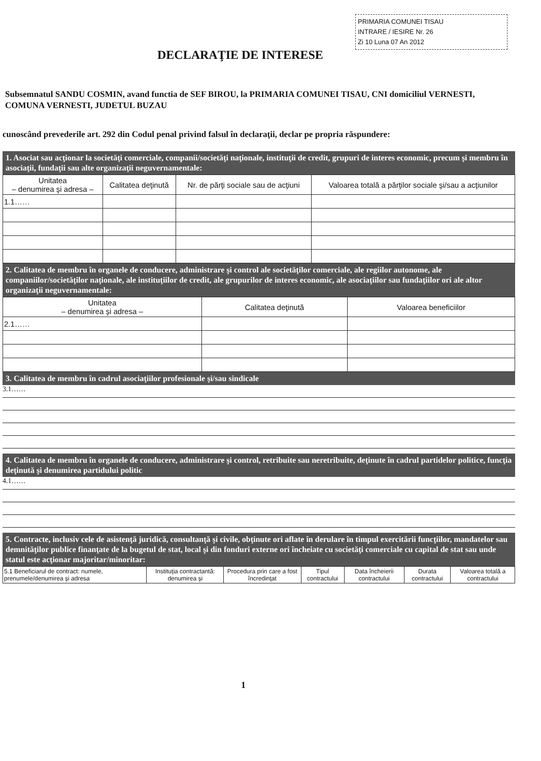PRIMARIA COMUNEI TISAU
INTRARE / IESIRE Nr. 26
Zi 10 Luna 07 An 2012
DECLARAŢIE DE INTERESE
Subsemnatul SANDU COSMIN, avand functia de SEF BIROU, la PRIMARIA COMUNEI TISAU, CNI domiciliul VERNESTI, COMUNA VERNESTI, JUDETUL BUZAU
cunoscând prevederile art. 292 din Codul penal privind falsul în declaraţii, declar pe propria răspundere:
1. Asociat sau acţionar la societăţi comerciale, companii/societăţi naţionale, instituţii de credit, grupuri de interes economic, precum şi membru în asociaţii, fundaţii sau alte organizaţii neguvernamentale:
| Unitatea – denumirea şi adresa – | Calitatea deţinută | Nr. de părţi sociale sau de acţiuni | Valoarea totală a părţilor sociale şi/sau a acţiunilor |
| --- | --- | --- | --- |
| 1.1…… | | | |
2. Calitatea de membru în organele de conducere, administrare şi control ale societăţilor comerciale, ale regiilor autonome, ale companiilor/societăţilor naţionale, ale instituţiilor de credit, ale grupurilor de interes economic, ale asociaţiilor sau fundaţiilor ori ale altor organizaţii neguvernamentale:
| Unitatea – denumirea şi adresa – | Calitatea deţinută | Valoarea beneficiilor |
| --- | --- | --- |
| 2.1…… | | |
3. Calitatea de membru în cadrul asociaţiilor profesionale şi/sau sindicale
3.1……
4. Calitatea de membru în organele de conducere, administrare şi control, retribuite sau neretribuite, deţinute în cadrul partidelor politice, funcţia deţinută şi denumirea partidului politic
4.1……
5. Contracte, inclusiv cele de asistenţă juridică, consultanţă şi civile, obţinute ori aflate în derulare în timpul exercitării funcţiilor, mandatelor sau demnităţilor publice finanţate de la bugetul de stat, local şi din fonduri externe ori încheiate cu societăţi comerciale cu capital de stat sau unde statul este acţionar majoritar/minoritar:
| 5.1 Beneficiarul de contract: numele, prenumele/denumirea şi adresa | Instituţia contractantă: denumirea şi | Procedura prin care a fost încredinţat | Tipul contractului | Data încheierii contractului | Durata contractului | Valoarea totală a contractului |
| --- | --- | --- | --- | --- | --- | --- |
1